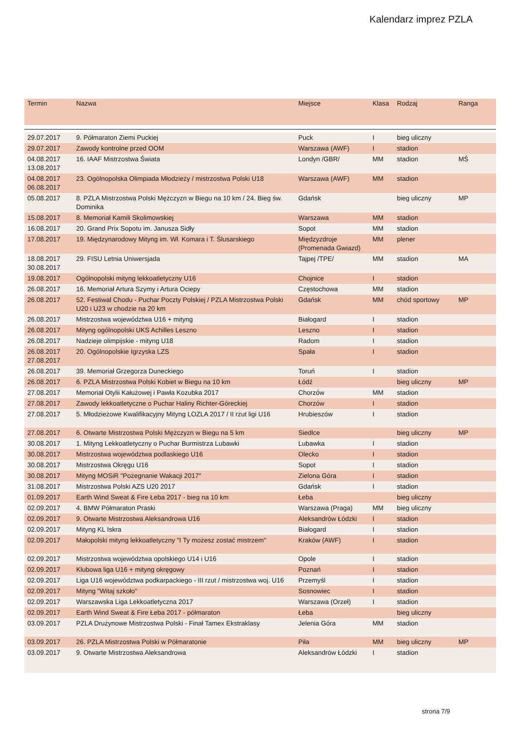Kalendarz imprez PZLA
| Termin | Nazwa | Miejsce | Klasa | Rodzaj | Ranga |
| --- | --- | --- | --- | --- | --- |
| 29.07.2017 | 9. Półmaraton Ziemi Puckiej | Puck | I | bieg uliczny | |
| 29.07.2017 | Zawody kontrolne przed OOM | Warszawa (AWF) | I | stadion | |
| 04.08.2017 13.08.2017 | 16. IAAF Mistrzostwa Świata | Londyn /GBR/ | MM | stadion | MŚ |
| 04.08.2017 06.08.2017 | 23. Ogólnopolska Olimpiada Młodzieży / mistrzostwa Polski U18 | Warszawa (AWF) | MM | stadion | |
| 05.08.2017 | 8. PZLA Mistrzostwa Polski Mężczyzn w Biegu na 10 km / 24. Bieg św. Dominika | Gdańsk | | bieg uliczny | MP |
| 15.08.2017 | 8. Memoriał Kamili Skolimowskiej | Warszawa | MM | stadion | |
| 16.08.2017 | 20. Grand Prix Sopotu im. Janusza Sidły | Sopot | MM | stadion | |
| 17.08.2017 | 19. Międzynarodowy Mityng im. Wł. Komara i T. Ślusarskiego | Międzyzdroje (Promenada Gwiazd) | MM | plener | |
| 18.08.2017 30.08.2017 | 29. FISU Letnia Uniwersjada | Tajpej /TPE/ | MM | stadion | MA |
| 19.08.2017 | Ogólnopolski mityng lekkoatletyczny U16 | Chojnice | I | stadion | |
| 26.08.2017 | 16. Memoriał Artura Szymy i Artura Ociepy | Częstochowa | MM | stadion | |
| 26.08.2017 | 52. Festiwal Chodu - Puchar Poczty Polskiej / PZLA Mistrzostwa Polski U20 i U23 w chodzie na 20 km | Gdańsk | MM | chód sportowy | MP |
| 26.08.2017 | Mistrzostwa województwa U16 + mityng | Białogard | I | stadion | |
| 26.08.2017 | Mityng ogólnopolski UKS Achilles Leszno | Leszno | I | stadion | |
| 26.08.2017 | Nadzieje olimpijskie - mityng U18 | Radom | I | stadion | |
| 26.08.2017 27.08.2017 | 20. Ogólnopolskie Igrzyska LZS | Spała | I | stadion | |
| 26.08.2017 | 39. Memoriał Grzegorza Duneckiego | Toruń | I | stadion | |
| 26.08.2017 | 6. PZLA Mistrzostwa Polski Kobiet w Biegu na 10 km | Łódź | | bieg uliczny | MP |
| 27.08.2017 | Memoriał Otylii Kałużowej i Pawła Kozubka 2017 | Chorzów | MM | stadion | |
| 27.08.2017 | Zawody lekkoatletyczne o Puchar Haliny Richter-Góreckiej | Chorzów | I | stadion | |
| 27.08.2017 | 5. Młodzieżowe Kwalifikacyjny Mityng LOZLA 2017 / II rzut ligi U16 | Hrubieszów | I | stadion | |
| 27.08.2017 | 6. Otwarte Mistrzostwa Polski Mężczyzn w Biegu na 5 km | Siedlce | | bieg uliczny | MP |
| 30.08.2017 | 1. Mityng Lekkoatletyczny o Puchar Burmistrza Lubawki | Lubawka | I | stadion | |
| 30.08.2017 | Mistrzostwa województwa podlaskiego U16 | Olecko | I | stadion | |
| 30.08.2017 | Mistrzostwa Okręgu U16 | Sopot | I | stadion | |
| 30.08.2017 | Mityng MOSiR "Pożegnanie Wakacji 2017" | Zielona Góra | I | stadion | |
| 31.08.2017 | Mistrzostwa Polski AZS U20 2017 | Gdańsk | I | stadion | |
| 01.09.2017 | Earth Wind Sweat & Fire Łeba 2017 - bieg na 10 km | Łeba | | bieg uliczny | |
| 02.09.2017 | 4. BMW Półmaraton Praski | Warszawa (Praga) | MM | bieg uliczny | |
| 02.09.2017 | 9. Otwarte Mistrzostwa Aleksandrowa U16 | Aleksandrów Łódzki | I | stadion | |
| 02.09.2017 | Mityng KL Iskra | Białogard | I | stadion | |
| 02.09.2017 | Małopolski mityng lekkoatletyczny "I Ty możesz zostać mistrzem" | Kraków (AWF) | I | stadion | |
| 02.09.2017 | Mistrzostwa województwa opolskiego U14 i U16 | Opole | I | stadion | |
| 02.09.2017 | Klubowa liga U16 + mityng okręgowy | Poznań | I | stadion | |
| 02.09.2017 | Liga U16 województwa podkarpackiego - III rzut / mistrzostwa woj. U16 | Przemyśl | I | stadion | |
| 02.09.2017 | Mityng "Witaj szkoło" | Sosnowiec | I | stadion | |
| 02.09.2017 | Warszawska Liga Lekkoatletyczna 2017 | Warszawa (Orzeł) | I | stadion | |
| 02.09.2017 | Earth Wind Sweat & Fire Łeba 2017 - półmaraton | Łeba | | bieg uliczny | |
| 03.09.2017 | PZLA Drużynowe Mistrzostwa Polski - Finał Tamex Ekstraklasy | Jelenia Góra | MM | stadion | |
| 03.09.2017 | 26. PZLA Mistrzostwa Polski w Półmaratonie | Piła | MM | bieg uliczny | MP |
| 03.09.2017 | 9. Otwarte Mistrzostwa Aleksandrowa | Aleksandrów Łódzki | I | stadion | |
strona 7/9